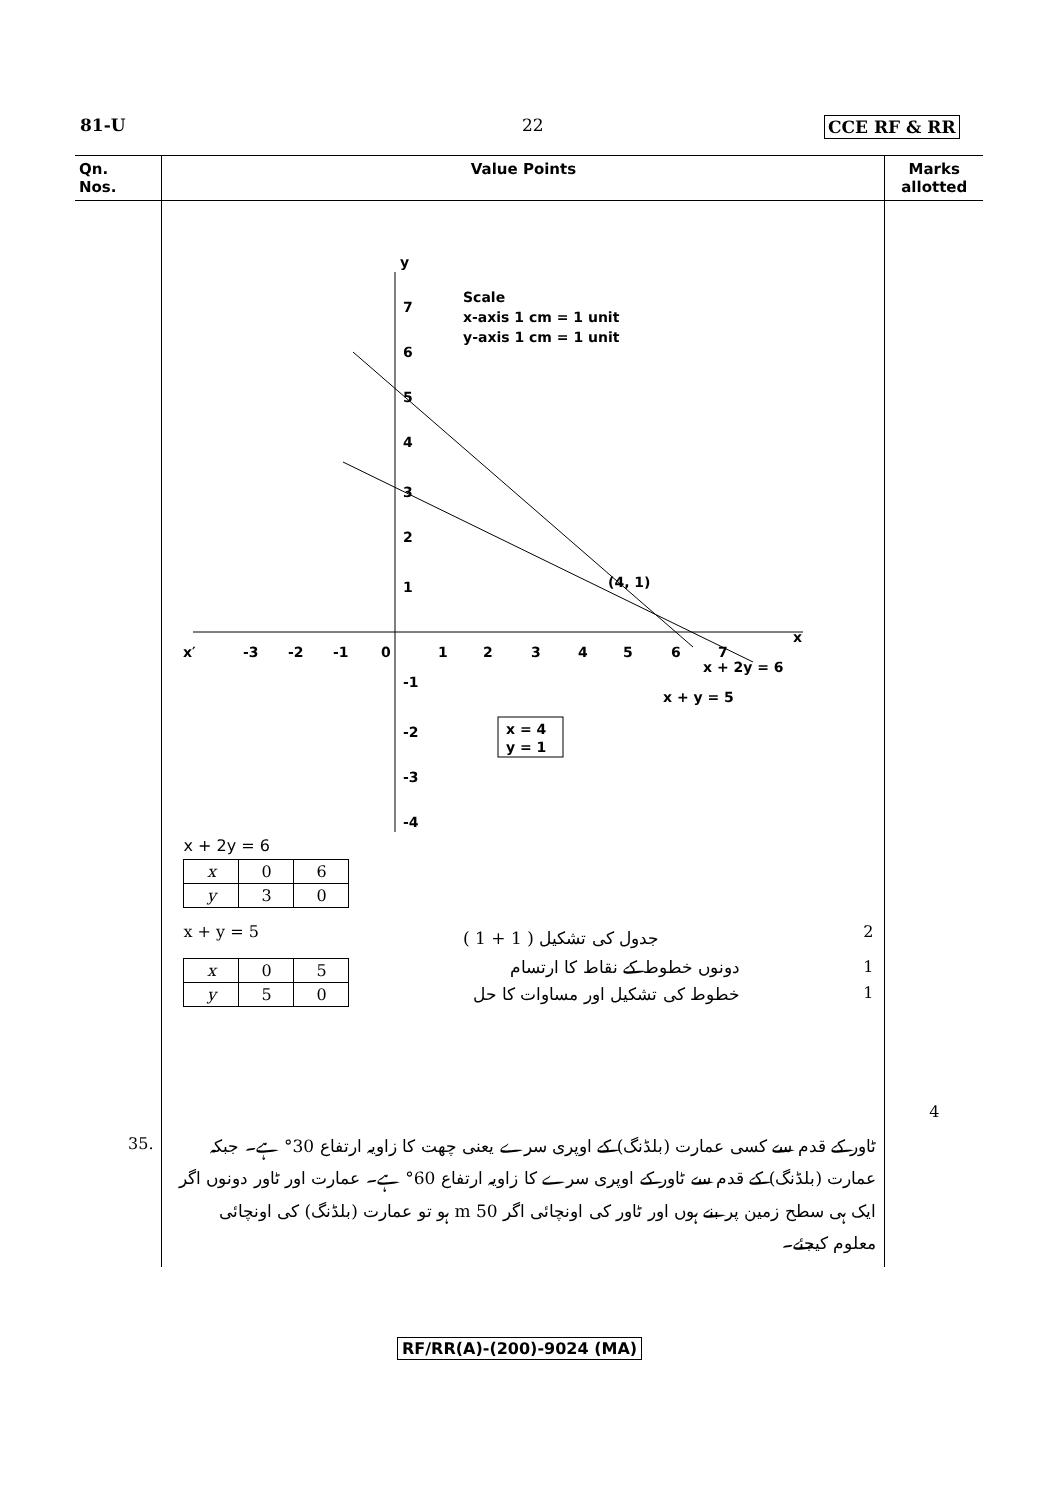81-U 22 CCE RF & RR
| Qn. Nos. | Value Points | Marks allotted |
| --- | --- | --- |
| | Scale x-axis 1 cm = 1 unit y-axis 1 cm = 1 unit 7 6 5 4 3 2 1 (4, 1) y x x′ -3 -2 -1 0 1 2 3 4 5 6 7 x + 2y = 6 x + y = 5 -1 -2 -3 -4 x = 4 y = 1 x + 2y = 6 / x / 0 / 6 / / y / 3 / 0 / x + y = 5 جدول کی تشکیل ( 1 + 1 ) 2 / x / 0 / 5 / / y / 5 / 0 / دونوں خطوط کے نقاط کا ارتسام خطوط کی تشکیل اور مساوات کا حل 1 1 | 4 |
| 35. | ٹاور کے قدم سے کسی عمارت (بلڈنگ) کے اوپری سرے یعنی چھت کا زاویہ ارتفاع 30° ہے۔ جبکہ عمارت (بلڈنگ) کے قدم سے ٹاور کے اوپری سرے کا زاویہ ارتفاع 60° ہے۔ عمارت اور ٹاور دونوں اگر ایک ہی سطح زمین پر بنے ہوں اور ٹاور کی اونچائی اگر 50 m ہو تو عمارت (بلڈنگ) کی اونچائی معلوم کیجئے۔ | |
RF/RR(A)-(200)-9024 (MA)